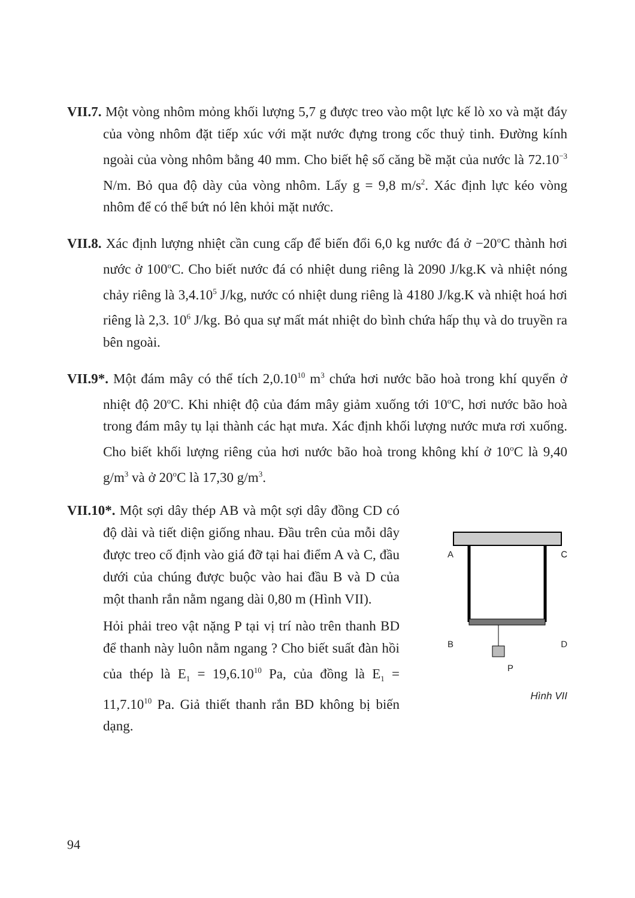VII.7. Một vòng nhôm mỏng khối lượng 5,7 g được treo vào một lực kế lò xo và mặt đáy của vòng nhôm đặt tiếp xúc với mặt nước đựng trong cốc thuỷ tinh. Đường kính ngoài của vòng nhôm bằng 40 mm. Cho biết hệ số căng bề mặt của nước là 72.10<sup>−3</sup> N/m. Bỏ qua độ dày của vòng nhôm. Lấy g = 9,8 m/s<sup>2</sup>. Xác định lực kéo vòng nhôm để có thể bứt nó lên khỏi mặt nước.
VII.8. Xác định lượng nhiệt cần cung cấp để biến đổi 6,0 kg nước đá ở −20<sup>o</sup>C thành hơi nước ở 100<sup>o</sup>C. Cho biết nước đá có nhiệt dung riêng là 2090 J/kg.K và nhiệt nóng chảy riêng là 3,4.10<sup>5</sup> J/kg, nước có nhiệt dung riêng là 4180 J/kg.K và nhiệt hoá hơi riêng là 2,3. 10<sup>6</sup> J/kg. Bỏ qua sự mất mát nhiệt do bình chứa hấp thụ và do truyền ra bên ngoài.
VII.9*. Một đám mây có thể tích 2,0.10<sup>10</sup> m<sup>3</sup> chứa hơi nước bão hoà trong khí quyển ở nhiệt độ 20<sup>o</sup>C. Khi nhiệt độ của đám mây giảm xuống tới 10<sup>o</sup>C, hơi nước bão hoà trong đám mây tụ lại thành các hạt mưa. Xác định khối lượng nước mưa rơi xuống. Cho biết khối lượng riêng của hơi nước bão hoà trong không khí ở 10<sup>o</sup>C là 9,40 g/m<sup>3</sup> và ở 20<sup>o</sup>C là 17,30 g/m<sup>3</sup>.
VII.10*. Một sợi dây thép AB và một sợi dây đồng CD có độ dài và tiết diện giống nhau. Đầu trên của mỗi dây được treo cố định vào giá đỡ tại hai điểm A và C, đầu dưới của chúng được buộc vào hai đầu B và D của một thanh rắn nằm ngang dài 0,80 m (Hình VII).
Hỏi phải treo vật nặng P tại vị trí nào trên thanh BD để thanh này luôn nằm ngang ? Cho biết suất đàn hồi của thép là E<sub>1</sub> = 19,6.10<sup>10</sup> Pa, của đồng là E<sub>1</sub> = 11,7.10<sup>10</sup> Pa. Giả thiết thanh rắn BD không bị biến dạng.
A C
B D
P
Hình VII
94